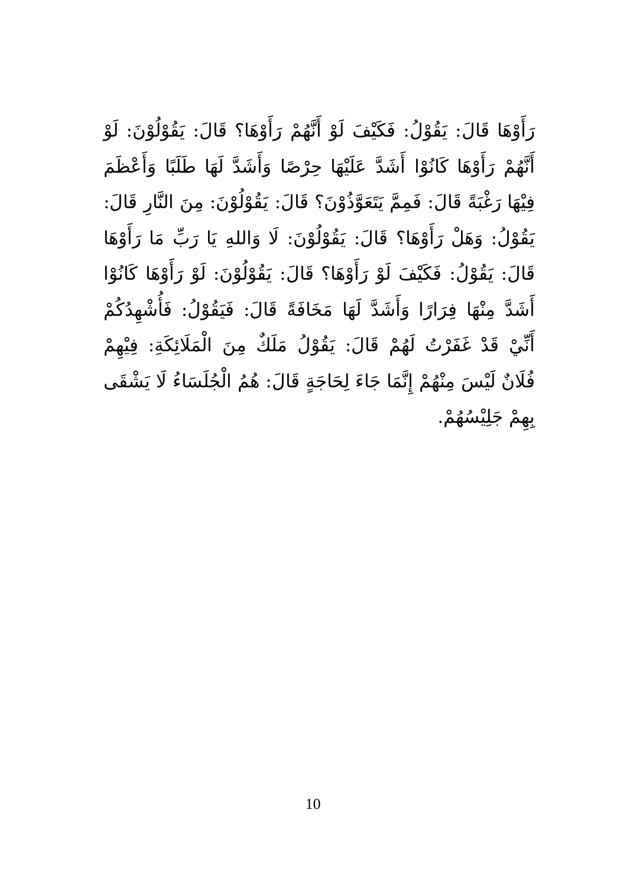رَأَوْهَا قَالَ: يَقُوْلُ: فَكَيْفَ لَوْ أَنَّهُمْ رَأَوْهَا؟ قَالَ: يَقُوْلُوْنَ: لَوْ أَنَّهُمْ رَأَوْهَا كَانُوْا أَشَدَّ عَلَيْهَا حِرْصًا وَأَشَدَّ لَهَا طَلَبًا وَأَعْظَمَ فِيْهَا رَغْبَةً قَالَ: فَمِمَّ يَتَعَوَّذُوْنَ؟ قَالَ: يَقُوْلُوْنَ: مِنَ النَّارِ قَالَ: يَقُوْلُ: وَهَلْ رَأَوْهَا؟ قَالَ: يَقُوْلُوْنَ: لَا وَاللهِ يَا رَبِّ مَا رَأَوْهَا قَالَ: يَقُوْلُ: فَكَيْفَ لَوْ رَأَوْهَا؟ قَالَ: يَقُوْلُوْنَ: لَوْ رَأَوْهَا كَانُوْا أَشَدَّ مِنْهَا فِرَارًا وَأَشَدَّ لَهَا مَخَافَةً قَالَ: فَيَقُوْلُ: فَأُشْهِدُكُمْ أَنِّيْ قَدْ غَفَرْتُ لَهُمْ قَالَ: يَقُوْلُ مَلَكٌ مِنَ الْمَلَائِكَةِ: فِيْهِمْ فُلَانٌ لَيْسَ مِنْهُمْ إِنَّمَا جَاءَ لِحَاجَةٍ قَالَ: هُمُ الْجُلَسَاءُ لَا يَشْقَى بِهِمْ جَلِيْسُهُمْ.
10